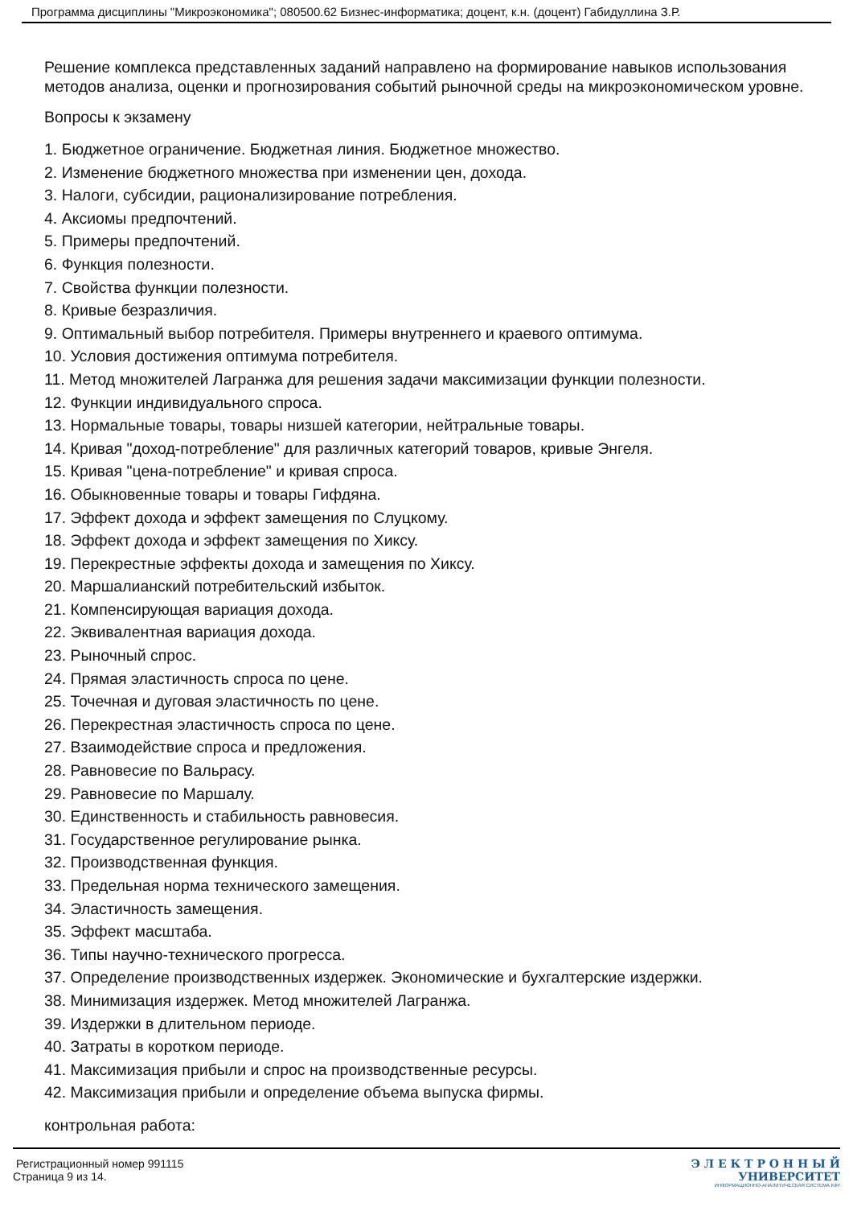Программа дисциплины "Микроэкономика"; 080500.62 Бизнес-информатика; доцент, к.н. (доцент) Габидуллина З.Р.
Решение комплекса представленных заданий направлено на формирование навыков использования методов анализа, оценки и прогнозирования событий рыночной среды на микроэкономическом уровне.
Вопросы к экзамену
1. Бюджетное ограничение. Бюджетная линия. Бюджетное множество.
2. Изменение бюджетного множества при изменении цен, дохода.
3. Налоги, субсидии, рационализирование потребления.
4. Аксиомы предпочтений.
5. Примеры предпочтений.
6. Функция полезности.
7. Свойства функции полезности.
8. Кривые безразличия.
9. Оптимальный выбор потребителя. Примеры внутреннего и краевого оптимума.
10. Условия достижения оптимума потребителя.
11. Метод множителей Лагранжа для решения задачи максимизации функции полезности.
12. Функции индивидуального спроса.
13. Нормальные товары, товары низшей категории, нейтральные товары.
14. Кривая "доход-потребление" для различных категорий товаров, кривые Энгеля.
15. Кривая "цена-потребление" и кривая спроса.
16. Обыкновенные товары и товары Гифдяна.
17. Эффект дохода и эффект замещения по Слуцкому.
18. Эффект дохода и эффект замещения по Хиксу.
19. Перекрестные эффекты дохода и замещения по Хиксу.
20. Маршалианский потребительский избыток.
21. Компенсирующая вариация дохода.
22. Эквивалентная вариация дохода.
23. Рыночный спрос.
24. Прямая эластичность спроса по цене.
25. Точечная и дуговая эластичность по цене.
26. Перекрестная эластичность спроса по цене.
27. Взаимодействие спроса и предложения.
28. Равновесие по Вальрасу.
29. Равновесие по Маршалу.
30. Единственность и стабильность равновесия.
31. Государственное регулирование рынка.
32. Производственная функция.
33. Предельная норма технического замещения.
34. Эластичность замещения.
35. Эффект масштаба.
36. Типы научно-технического прогресса.
37. Определение производственных издержек. Экономические и бухгалтерские издержки.
38. Минимизация издержек. Метод множителей Лагранжа.
39. Издержки в длительном периоде.
40. Затраты в коротком периоде.
41. Максимизация прибыли и спрос на производственные ресурсы.
42. Максимизация прибыли и определение объема выпуска фирмы.
контрольная работа:
Регистрационный номер 991115
Страница 9 из 14.
Э Л Е К Т Р О Н Н Ы Й
УНИВЕРСИТЕТ
ИНФОРМАЦИОННО-АНАЛИТИЧЕСКАЯ СИСТЕМА КФУ